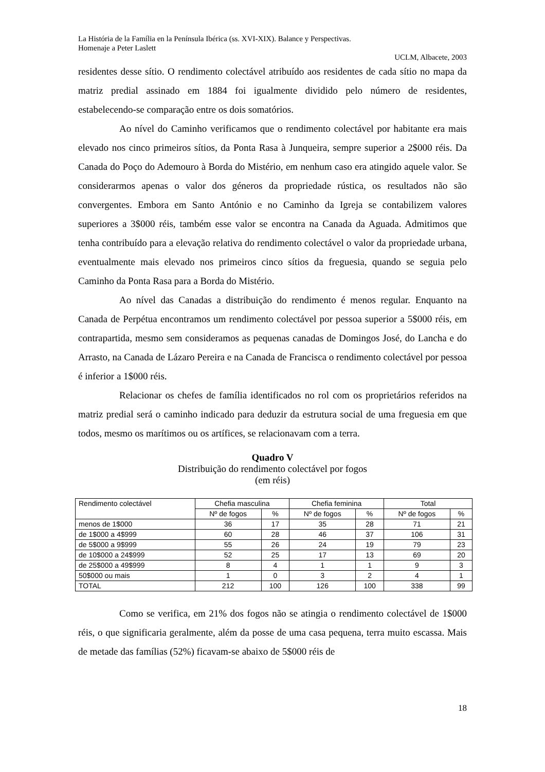La História de la Família en la Península Ibérica (ss. XVI-XIX). Balance y Perspectivas.
Homenaje a Peter Laslett
UCLM, Albacete, 2003
residentes desse sítio. O rendimento colectável atribuído aos residentes de cada sítio no mapa da matriz predial assinado em 1884 foi igualmente dividido pelo número de residentes, estabelecendo-se comparação entre os dois somatórios.
Ao nível do Caminho verificamos que o rendimento colectável por habitante era mais elevado nos cinco primeiros sítios, da Ponta Rasa à Junqueira, sempre superior a 2$000 réis. Da Canada do Poço do Ademouro à Borda do Mistério, em nenhum caso era atingido aquele valor. Se considerarmos apenas o valor dos géneros da propriedade rústica, os resultados não são convergentes. Embora em Santo António e no Caminho da Igreja se contabilizem valores superiores a 3$000 réis, também esse valor se encontra na Canada da Aguada. Admitimos que tenha contribuído para a elevação relativa do rendimento colectável o valor da propriedade urbana, eventualmente mais elevado nos primeiros cinco sítios da freguesia, quando se seguia pelo Caminho da Ponta Rasa para a Borda do Mistério.
Ao nível das Canadas a distribuição do rendimento é menos regular. Enquanto na Canada de Perpétua encontramos um rendimento colectável por pessoa superior a 5$000 réis, em contrapartida, mesmo sem consideramos as pequenas canadas de Domingos José, do Lancha e do Arrasto, na Canada de Lázaro Pereira e na Canada de Francisca o rendimento colectável por pessoa é inferior a 1$000 réis.
Relacionar os chefes de família identificados no rol com os proprietários referidos na matriz predial será o caminho indicado para deduzir da estrutura social de uma freguesia em que todos, mesmo os marítimos ou os artífices, se relacionavam com a terra.
Quadro V
Distribuição do rendimento colectável por fogos
(em réis)
| Rendimento colectável | Chefia masculina | | Chefia feminina | | Total | |
| --- | --- | --- | --- | --- | --- | --- |
| | Nº de fogos | % | Nº de fogos | % | Nº de fogos | % |
| menos de 1$000 | 36 | 17 | 35 | 28 | 71 | 21 |
| de 1$000 a 4$999 | 60 | 28 | 46 | 37 | 106 | 31 |
| de 5$000 a 9$999 | 55 | 26 | 24 | 19 | 79 | 23 |
| de 10$000 a 24$999 | 52 | 25 | 17 | 13 | 69 | 20 |
| de 25$000 a 49$999 | 8 | 4 | 1 | 1 | 9 | 3 |
| 50$000 ou mais | 1 | 0 | 3 | 2 | 4 | 1 |
| TOTAL | 212 | 100 | 126 | 100 | 338 | 99 |
Como se verifica, em 21% dos fogos não se atingia o rendimento colectável de 1$000 réis, o que significaria geralmente, além da posse de uma casa pequena, terra muito escassa. Mais de metade das famílias (52%) ficavam-se abaixo de 5$000 réis de
18